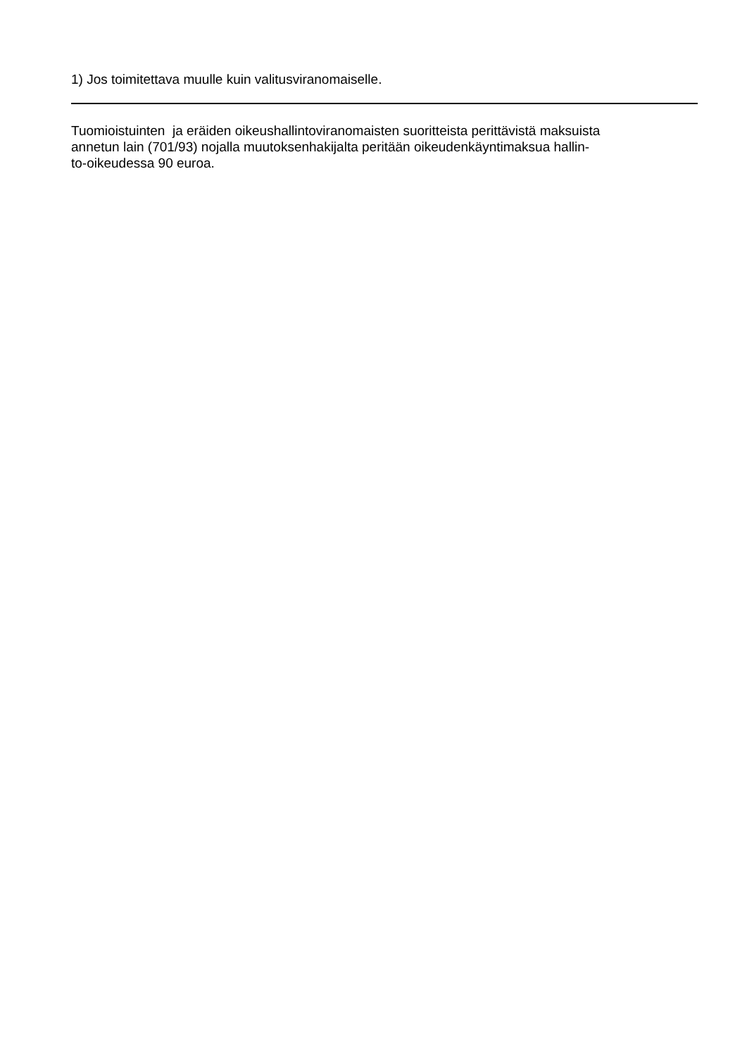1) Jos toimitettava muulle kuin valitusviranomaiselle.
Tuomioistuinten ja eräiden oikeushallintoviranomaisten suoritteista perittävistä maksuista
annetun lain (701/93) nojalla muutoksenhakijalta peritään oikeudenkäyntimaksua hallin-
to-oikeudessa 90 euroa.